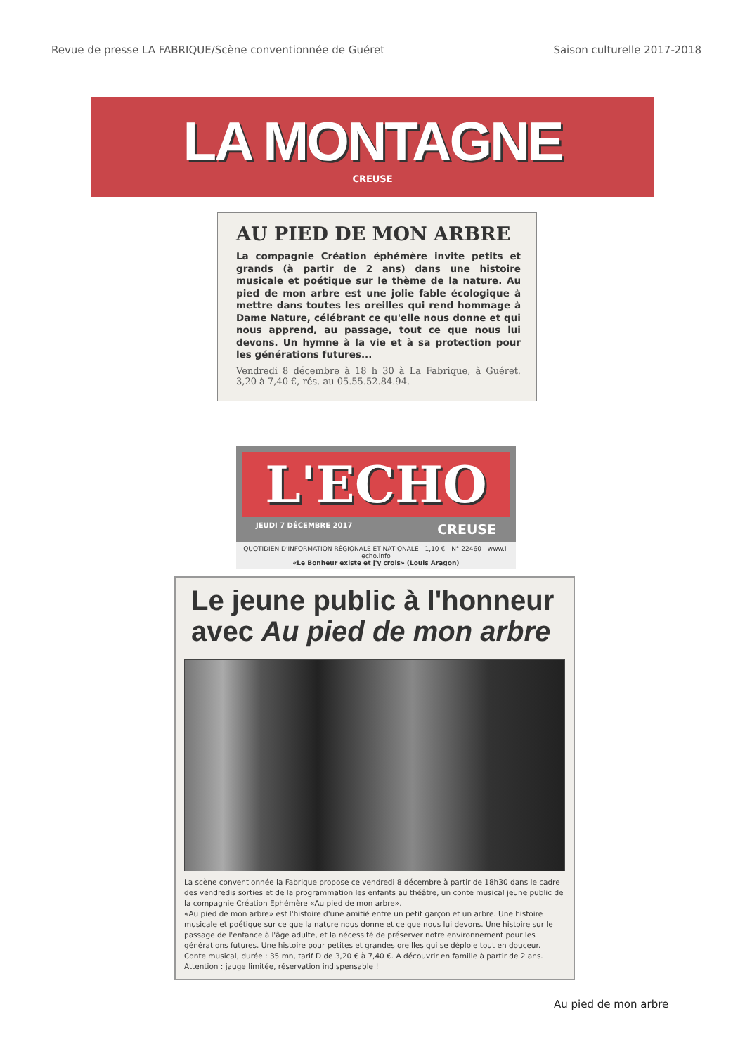Revue de presse LA FABRIQUE/Scène conventionnée de Guéret Saison culturelle 2017-2018
LA MONTAGNE
CREUSE
AU PIED DE MON ARBRE
La compagnie Création éphémère invite petits et grands (à partir de 2 ans) dans une histoire musicale et poétique sur le thème de la nature. Au pied de mon arbre est une jolie fable écologique à mettre dans toutes les oreilles qui rend hommage à Dame Nature, célébrant ce qu'elle nous donne et qui nous apprend, au passage, tout ce que nous lui devons. Un hymne à la vie et à sa protection pour les générations futures...
Vendredi 8 décembre à 18 h 30 à La Fabrique, à Guéret. 3,20 à 7,40 €, rés. au 05.55.52.84.94.
L'ECHO
JEUDI 7 DÉCEMBRE 2017 CREUSE
QUOTIDIEN D'INFORMATION RÉGIONALE ET NATIONALE - 1,10 € - N° 22460 - www.l-echo.info
«Le Bonheur existe et j'y crois» (Louis Aragon)
Le jeune public à l'honneur
avec Au pied de mon arbre
La scène conventionnée la Fabrique propose ce vendredi 8 décembre à partir de 18h30 dans le cadre des vendredis sorties et de la programmation les enfants au théâtre, un conte musical jeune public de la compagnie Création Ephémère «Au pied de mon arbre».
«Au pied de mon arbre» est l'histoire d'une amitié entre un petit garçon et un arbre. Une histoire musicale et poétique sur ce que la nature nous donne et ce que nous lui devons. Une histoire sur le passage de l'enfance à l'âge adulte, et la nécessité de préserver notre environnement pour les générations futures. Une histoire pour petites et grandes oreilles qui se déploie tout en douceur.
Conte musical, durée : 35 mn, tarif D de 3,20 € à 7,40 €. A découvrir en famille à partir de 2 ans. Attention : jauge limitée, réservation indispensable !
Au pied de mon arbre